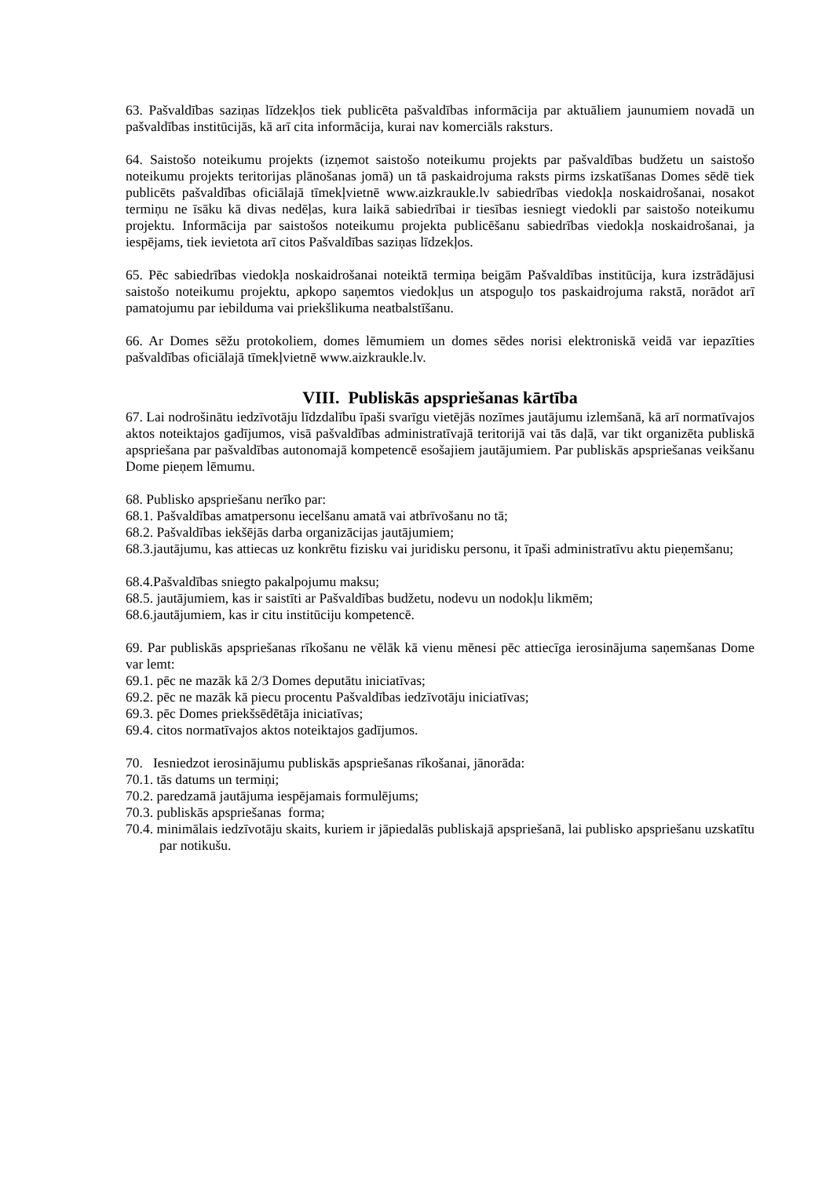63. Pašvaldības saziņas līdzekļos tiek publicēta pašvaldības informācija par aktuāliem jaunumiem novadā un pašvaldības institūcijās, kā arī cita informācija, kurai nav komerciāls raksturs.
64. Saistošo noteikumu projekts (izņemot saistošo noteikumu projekts par pašvaldības budžetu un saistošo noteikumu projekts teritorijas plānošanas jomā) un tā paskaidrojuma raksts pirms izskatīšanas Domes sēdē tiek publicēts pašvaldības oficiālajā tīmekļvietnē www.aizkraukle.lv sabiedrības viedokļa noskaidrošanai, nosakot termiņu ne īsāku kā divas nedēļas, kura laikā sabiedrībai ir tiesības iesniegt viedokli par saistošo noteikumu projektu. Informācija par saistošos noteikumu projekta publicēšanu sabiedrības viedokļa noskaidrošanai, ja iespējams, tiek ievietota arī citos Pašvaldības saziņas līdzekļos.
65. Pēc sabiedrības viedokļa noskaidrošanai noteiktā termiņa beigām Pašvaldības institūcija, kura izstrādājusi saistošo noteikumu projektu, apkopo saņemtos viedokļus un atspoguļo tos paskaidrojuma rakstā, norādot arī pamatojumu par iebilduma vai priekšlikuma neatbalstīšanu.
66. Ar Domes sēžu protokoliem, domes lēmumiem un domes sēdes norisi elektroniskā veidā var iepazīties pašvaldības oficiālajā tīmekļvietnē www.aizkraukle.lv.
VIII. Publiskās apspriešanas kārtība
67. Lai nodrošinātu iedzīvotāju līdzdalību īpaši svarīgu vietējās nozīmes jautājumu izlemšanā, kā arī normatīvajos aktos noteiktajos gadījumos, visā pašvaldības administratīvajā teritorijā vai tās daļā, var tikt organizēta publiskā apspriešana par pašvaldības autonomajā kompetencē esošajiem jautājumiem. Par publiskās apspriešanas veikšanu Dome pieņem lēmumu.
68. Publisko apspriešanu nerīko par:
68.1. Pašvaldības amatpersonu iecelšanu amatā vai atbrīvošanu no tā;
68.2. Pašvaldības iekšējās darba organizācijas jautājumiem;
68.3.jautājumu, kas attiecas uz konkrētu fizisku vai juridisku personu, it īpaši administratīvu aktu pieņemšanu;
68.4.Pašvaldības sniegto pakalpojumu maksu;
68.5. jautājumiem, kas ir saistīti ar Pašvaldības budžetu, nodevu un nodokļu likmēm;
68.6.jautājumiem, kas ir citu institūciju kompetencē.
69. Par publiskās apspriešanas rīkošanu ne vēlāk kā vienu mēnesi pēc attiecīga ierosinājuma saņemšanas Dome var lemt:
69.1. pēc ne mazāk kā 2/3 Domes deputātu iniciatīvas;
69.2. pēc ne mazāk kā piecu procentu Pašvaldības iedzīvotāju iniciatīvas;
69.3. pēc Domes priekšsēdētāja iniciatīvas;
69.4. citos normatīvajos aktos noteiktajos gadījumos.
70. Iesniedzot ierosinājumu publiskās apspriešanas rīkošanai, jānorāda:
70.1. tās datums un termiņi;
70.2. paredzamā jautājuma iespējamais formulējums;
70.3. publiskās apspriešanas forma;
70.4. minimālais iedzīvotāju skaits, kuriem ir jāpiedalās publiskajā apspriešanā, lai publisko apspriešanu uzskatītu par notikušu.